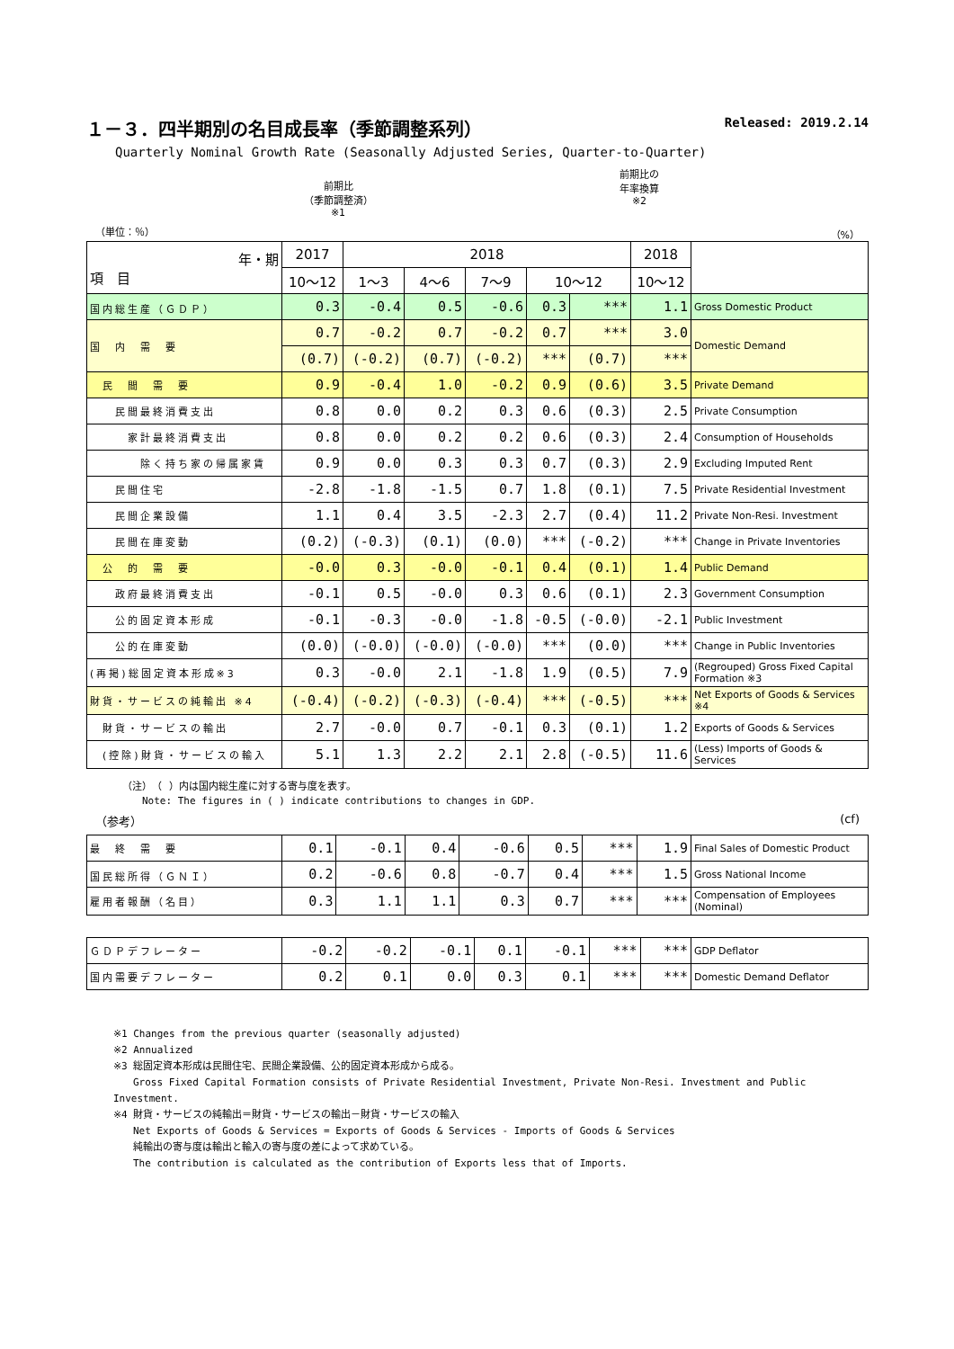１－３．四半期別の名目成長率（季節調整系列） Released: 2019.2.14
Quarterly Nominal Growth Rate (Seasonally Adjusted Series, Quarter-to-Quarter)
前期比
（季節調整済）
※1
前期比の
年率換算
※2
（単位：％） （%）
| 年・期 項 目 | 2017 | 2018 | | | | | 2018 | |
| --- | --- | --- | --- | --- | --- | --- | --- | --- |
| | 10～12 | 1～3 | 4～6 | 7～9 | 10～12 | | 10～12 | |
| 国内総生産（ＧＤＰ） | 0.3 | -0.4 | 0.5 | -0.6 | 0.3 | *** | 1.1 | Gross Domestic Product |
| 国 内 需 要 | 0.7 | -0.2 | 0.7 | -0.2 | 0.7 | *** | 3.0 | Domestic Demand |
| | (0.7) | (-0.2) | (0.7) | (-0.2) | *** | (0.7) | *** | |
| 民 間 需 要 | 0.9 | -0.4 | 1.0 | -0.2 | 0.9 | (0.6) | 3.5 | Private Demand |
| 民間最終消費支出 | 0.8 | 0.0 | 0.2 | 0.3 | 0.6 | (0.3) | 2.5 | Private Consumption |
| 家計最終消費支出 | 0.8 | 0.0 | 0.2 | 0.2 | 0.6 | (0.3) | 2.4 | Consumption of Households |
| 除く持ち家の帰属家賃 | 0.9 | 0.0 | 0.3 | 0.3 | 0.7 | (0.3) | 2.9 | Excluding Imputed Rent |
| 民間住宅 | -2.8 | -1.8 | -1.5 | 0.7 | 1.8 | (0.1) | 7.5 | Private Residential Investment |
| 民間企業設備 | 1.1 | 0.4 | 3.5 | -2.3 | 2.7 | (0.4) | 11.2 | Private Non-Resi. Investment |
| 民間在庫変動 | (0.2) | (-0.3) | (0.1) | (0.0) | *** | (-0.2) | *** | Change in Private Inventories |
| 公 的 需 要 | -0.0 | 0.3 | -0.0 | -0.1 | 0.4 | (0.1) | 1.4 | Public Demand |
| 政府最終消費支出 | -0.1 | 0.5 | -0.0 | 0.3 | 0.6 | (0.1) | 2.3 | Government Consumption |
| 公的固定資本形成 | -0.1 | -0.3 | -0.0 | -1.8 | -0.5 | (-0.0) | -2.1 | Public Investment |
| 公的在庫変動 | (0.0) | (-0.0) | (-0.0) | (-0.0) | *** | (0.0) | *** | Change in Public Inventories |
| (再掲)総固定資本形成※3 | 0.3 | -0.0 | 2.1 | -1.8 | 1.9 | (0.5) | 7.9 | (Regrouped) Gross Fixed Capital Formation ※3 |
| 財貨・サービスの純輸出 ※4 | (-0.4) | (-0.2) | (-0.3) | (-0.4) | *** | (-0.5) | *** | Net Exports of Goods & Services ※4 |
| 財貨・サービスの輸出 | 2.7 | -0.0 | 0.7 | -0.1 | 0.3 | (0.1) | 1.2 | Exports of Goods & Services |
| (控除)財貨・サービスの輸入 | 5.1 | 1.3 | 2.2 | 2.1 | 2.8 | (-0.5) | 11.6 | (Less) Imports of Goods & Services |
（注）　（ ）内は国内総生産に対する寄与度を表す。
　　Note: The figures in ( ) indicate contributions to changes in GDP.
（参考） (cf)
| 最 終 需 要 | 0.1 | -0.1 | 0.4 | -0.6 | 0.5 | *** | 1.9 | Final Sales of Domestic Product |
| 国民総所得（ＧＮＩ） | 0.2 | -0.6 | 0.8 | -0.7 | 0.4 | *** | 1.5 | Gross National Income |
| 雇用者報酬（名目） | 0.3 | 1.1 | 1.1 | 0.3 | 0.7 | *** | *** | Compensation of Employees (Nominal) |
| ＧＤＰデフレーター | -0.2 | -0.2 | -0.1 | 0.1 | -0.1 | *** | *** | GDP Deflator |
| 国内需要デフレーター | 0.2 | 0.1 | 0.0 | 0.3 | 0.1 | *** | *** | Domestic Demand Deflator |
※1 Changes from the previous quarter (seasonally adjusted)
※2 Annualized
※3 総固定資本形成は民間住宅、民間企業設備、公的固定資本形成から成る。
　　Gross Fixed Capital Formation consists of Private Residential Investment, Private Non-Resi. Investment and Public Investment.
※4 財貨・サービスの純輸出＝財貨・サービスの輸出－財貨・サービスの輸入
　　Net Exports of Goods & Services = Exports of Goods & Services - Imports of Goods & Services
　　純輸出の寄与度は輸出と輸入の寄与度の差によって求めている。
　　The contribution is calculated as the contribution of Exports less that of Imports.